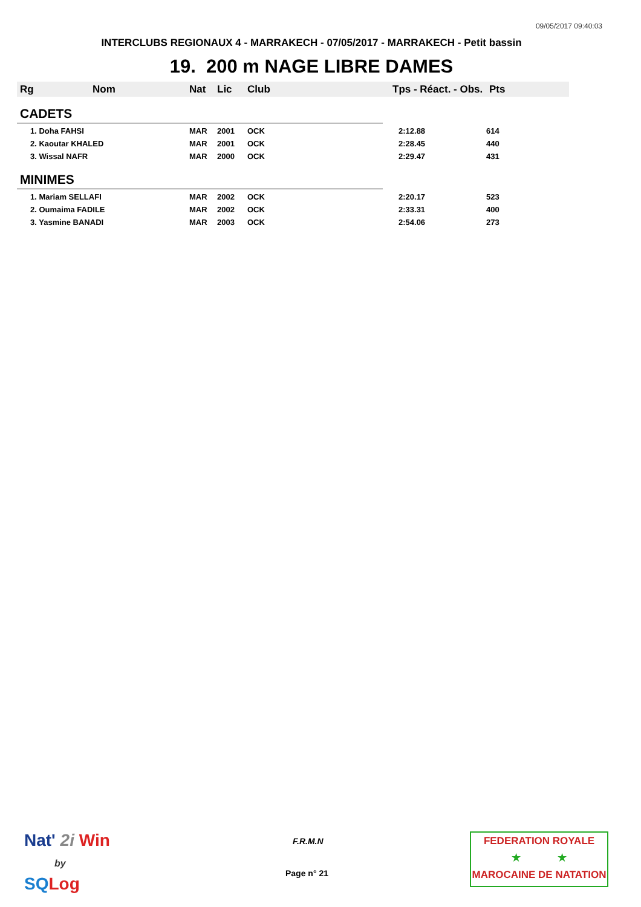09/05/2017 09:40:03
INTERCLUBS REGIONAUX 4 - MARRAKECH - 07/05/2017 - MARRAKECH - Petit bassin
19. 200 m NAGE LIBRE DAMES
| Rg | Nom | Nat | Lic | Club | Tps - Réact. - Obs. | Pts |
| --- | --- | --- | --- | --- | --- | --- |
| CADETS | | | | | | |
| 1. Doha FAHSI | | MAR | 2001 | OCK | 2:12.88 | 614 |
| 2. Kaoutar KHALED | | MAR | 2001 | OCK | 2:28.45 | 440 |
| 3. Wissal NAFR | | MAR | 2000 | OCK | 2:29.47 | 431 |
| MINIMES | | | | | | |
| 1. Mariam SELLAFI | | MAR | 2002 | OCK | 2:20.17 | 523 |
| 2. Oumaima FADILE | | MAR | 2002 | OCK | 2:33.31 | 400 |
| 3. Yasmine BANADI | | MAR | 2003 | OCK | 2:54.06 | 273 |
Nat' 2i Win
by
SQ Log
F.R.M.N
Page n° 21
FEDERATION ROYALE
★ ★
MAROCAINE DE NATATION